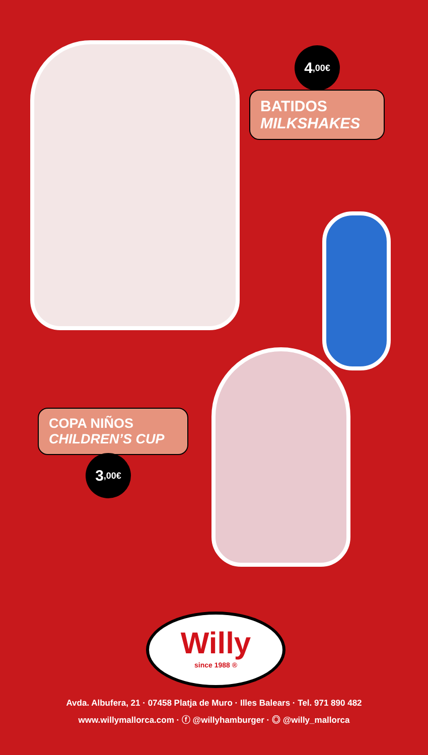4,00€
BATIDOS
MILKSHAKES
COPA NIÑOS
CHILDREN’S CUP
3,00€
Willy
since 1988 ®
Avda. Albufera, 21 · 07458 Platja de Muro · Illes Balears · Tel. 971 890 482
www.willymallorca.com · ⓕ @willyhamburger · ◎ @willy_mallorca